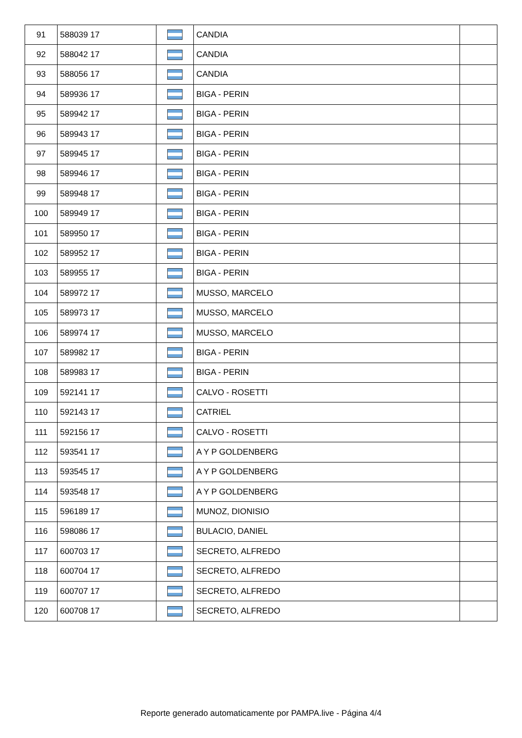| 91 | 588039 17 | | CANDIA | |
| 92 | 588042 17 | | CANDIA | |
| 93 | 588056 17 | | CANDIA | |
| 94 | 589936 17 | | BIGA - PERIN | |
| 95 | 589942 17 | | BIGA - PERIN | |
| 96 | 589943 17 | | BIGA - PERIN | |
| 97 | 589945 17 | | BIGA - PERIN | |
| 98 | 589946 17 | | BIGA - PERIN | |
| 99 | 589948 17 | | BIGA - PERIN | |
| 100 | 589949 17 | | BIGA - PERIN | |
| 101 | 589950 17 | | BIGA - PERIN | |
| 102 | 589952 17 | | BIGA - PERIN | |
| 103 | 589955 17 | | BIGA - PERIN | |
| 104 | 589972 17 | | MUSSO, MARCELO | |
| 105 | 589973 17 | | MUSSO, MARCELO | |
| 106 | 589974 17 | | MUSSO, MARCELO | |
| 107 | 589982 17 | | BIGA - PERIN | |
| 108 | 589983 17 | | BIGA - PERIN | |
| 109 | 592141 17 | | CALVO - ROSETTI | |
| 110 | 592143 17 | | CATRIEL | |
| 111 | 592156 17 | | CALVO - ROSETTI | |
| 112 | 593541 17 | | A Y P GOLDENBERG | |
| 113 | 593545 17 | | A Y P GOLDENBERG | |
| 114 | 593548 17 | | A Y P GOLDENBERG | |
| 115 | 596189 17 | | MUNOZ, DIONISIO | |
| 116 | 598086 17 | | BULACIO, DANIEL | |
| 117 | 600703 17 | | SECRETO, ALFREDO | |
| 118 | 600704 17 | | SECRETO, ALFREDO | |
| 119 | 600707 17 | | SECRETO, ALFREDO | |
| 120 | 600708 17 | | SECRETO, ALFREDO | |
Reporte generado automaticamente por PAMPA.live - Página 4/4